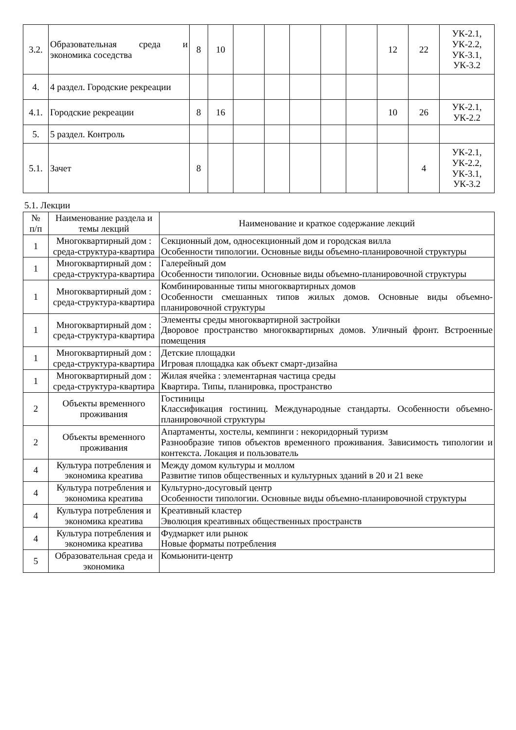| 3.2. | Образовательная среда и экономика соседства | 8 | 10 | | | | | | 12 | 22 | УК-2.1, УК-2.2, УК-3.1, УК-3.2 |
| 4. | 4 раздел. Городские рекреации | | | | | | | | | | |
| 4.1. | Городские рекреации | 8 | 16 | | | | | | 10 | 26 | УК-2.1, УК-2.2 |
| 5. | 5 раздел. Контроль | | | | | | | | | | |
| 5.1. | Зачет | 8 | | | | | | | | 4 | УК-2.1, УК-2.2, УК-3.1, УК-3.2 |
5.1. Лекции
| № п/п | Наименование раздела и темы лекций | Наименование и краткое содержание лекций |
| 1 | Многоквартирный дом : среда-структура-квартира | Секционный дом, односекционный дом и городская вилла Особенности типологии. Основные виды объемно-планировочной структуры |
| 1 | Многоквартирный дом : среда-структура-квартира | Галерейный дом Особенности типологии. Основные виды объемно-планировочной структуры |
| 1 | Многоквартирный дом : среда-структура-квартира | Комбинированные типы многоквартирных домов Особенности смешанных типов жилых домов. Основные виды объемно-планировочной структуры |
| 1 | Многоквартирный дом : среда-структура-квартира | Элементы среды многоквартирной застройки Дворовое пространство многоквартирных домов. Уличный фронт. Встроенные помещения |
| 1 | Многоквартирный дом : среда-структура-квартира | Детские площадки Игровая площадка как объект смарт-дизайна |
| 1 | Многоквартирный дом : среда-структура-квартира | Жилая ячейка : элементарная частица среды Квартира. Типы, планировка, пространство |
| 2 | Объекты временного проживания | Гостиницы Классификация гостиниц. Международные стандарты. Особенности объемно-планировочной структуры |
| 2 | Объекты временного проживания | Апартаменты, хостелы, кемпинги : некоридорный туризм Разнообразие типов объектов временного проживания. Зависимость типологии и контекста. Локация и пользователь |
| 4 | Культура потребления и экономика креатива | Между домом культуры и моллом Развитие типов общественных и культурных зданий в 20 и 21 веке |
| 4 | Культура потребления и экономика креатива | Культурно-досуговый центр Особенности типологии. Основные виды объемно-планировочной структуры |
| 4 | Культура потребления и экономика креатива | Креативный кластер Эволюция креативных общественных пространств |
| 4 | Культура потребления и экономика креатива | Фудмаркет или рынок Новые форматы потребления |
| 5 | Образовательная среда и экономика | Комьюнити-центр |